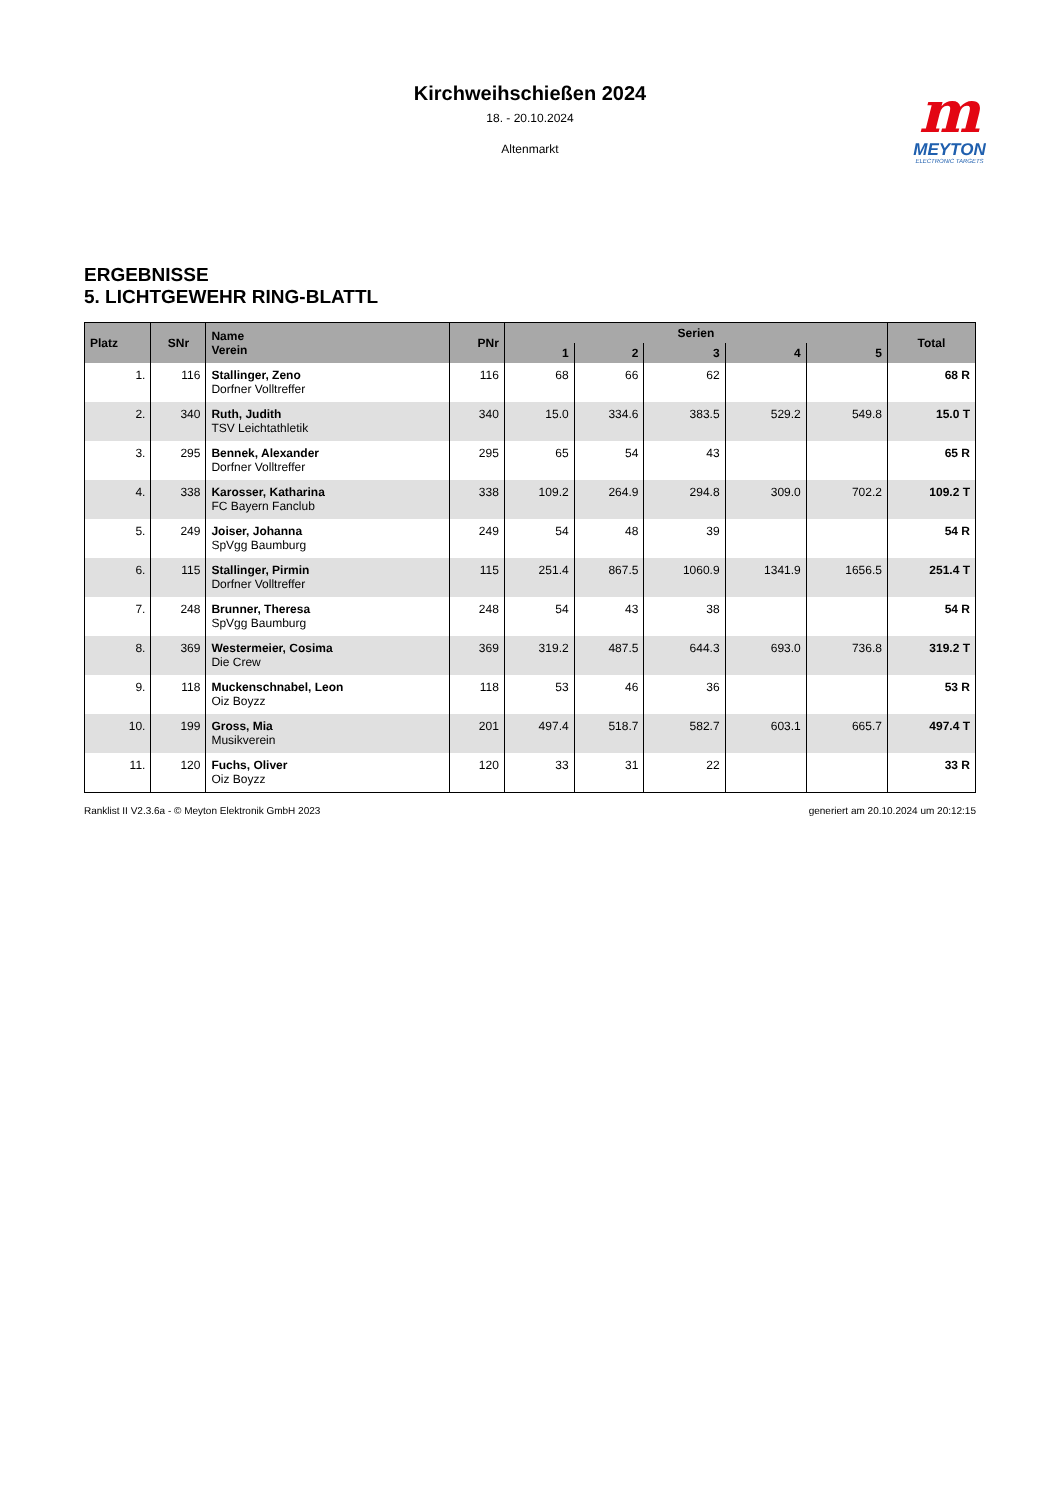Kirchweihschießen 2024
18. - 20.10.2024
Altenmarkt
m
MEYTON
ELECTRONIC TARGETS
ERGEBNISSE
5. LICHTGEWEHR RING-BLATTL
| Platz | SNr | Name Verein | PNr | Serien | | | | | Total |
| --- | --- | --- | --- | --- | --- | --- | --- | --- | --- |
| | | | | 1 | 2 | 3 | 4 | 5 | |
| 1. | 116 | Stallinger, Zeno Dorfner Volltreffer | 116 | 68 | 66 | 62 | | | 68 R |
| 2. | 340 | Ruth, Judith TSV Leichtathletik | 340 | 15.0 | 334.6 | 383.5 | 529.2 | 549.8 | 15.0 T |
| 3. | 295 | Bennek, Alexander Dorfner Volltreffer | 295 | 65 | 54 | 43 | | | 65 R |
| 4. | 338 | Karosser, Katharina FC Bayern Fanclub | 338 | 109.2 | 264.9 | 294.8 | 309.0 | 702.2 | 109.2 T |
| 5. | 249 | Joiser, Johanna SpVgg Baumburg | 249 | 54 | 48 | 39 | | | 54 R |
| 6. | 115 | Stallinger, Pirmin Dorfner Volltreffer | 115 | 251.4 | 867.5 | 1060.9 | 1341.9 | 1656.5 | 251.4 T |
| 7. | 248 | Brunner, Theresa SpVgg Baumburg | 248 | 54 | 43 | 38 | | | 54 R |
| 8. | 369 | Westermeier, Cosima Die Crew | 369 | 319.2 | 487.5 | 644.3 | 693.0 | 736.8 | 319.2 T |
| 9. | 118 | Muckenschnabel, Leon Oiz Boyzz | 118 | 53 | 46 | 36 | | | 53 R |
| 10. | 199 | Gross, Mia Musikverein | 201 | 497.4 | 518.7 | 582.7 | 603.1 | 665.7 | 497.4 T |
| 11. | 120 | Fuchs, Oliver Oiz Boyzz | 120 | 33 | 31 | 22 | | | 33 R |
Ranklist II V2.3.6a - © Meyton Elektronik GmbH 2023 generiert am 20.10.2024 um 20:12:15